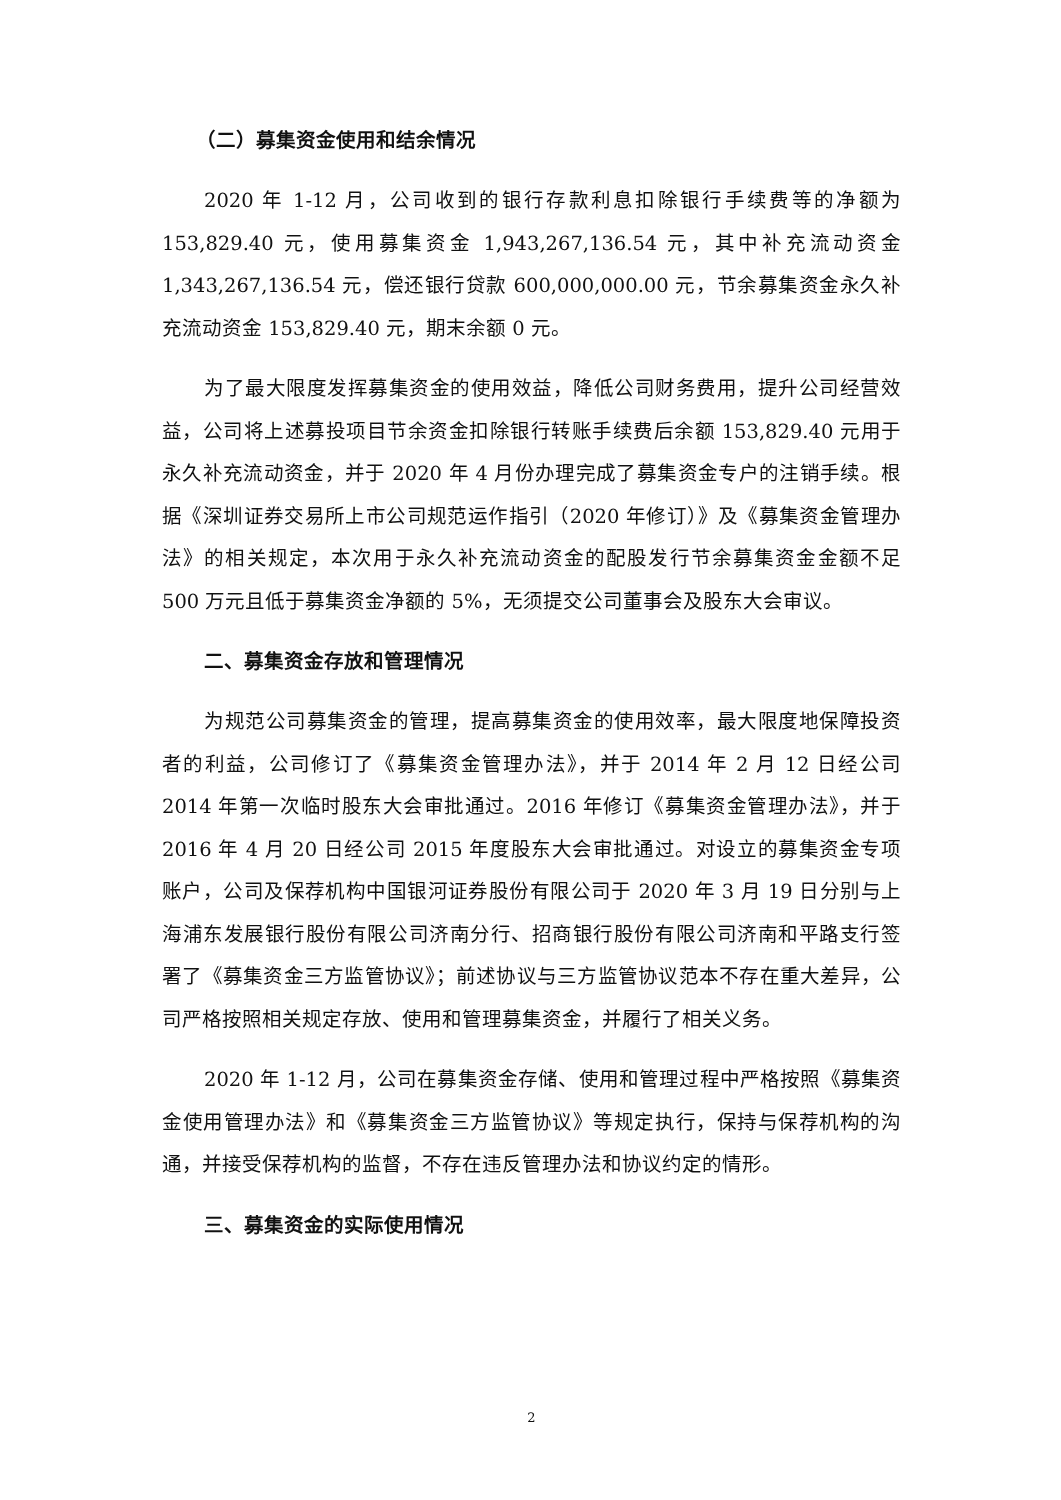（二）募集资金使用和结余情况
2020 年 1-12 月，公司收到的银行存款利息扣除银行手续费等的净额为 153,829.40 元，使用募集资金 1,943,267,136.54 元，其中补充流动资金 1,343,267,136.54 元，偿还银行贷款 600,000,000.00 元，节余募集资金永久补充流动资金 153,829.40 元，期末余额 0 元。
为了最大限度发挥募集资金的使用效益，降低公司财务费用，提升公司经营效益，公司将上述募投项目节余资金扣除银行转账手续费后余额 153,829.40 元用于永久补充流动资金，并于 2020 年 4 月份办理完成了募集资金专户的注销手续。根据《深圳证券交易所上市公司规范运作指引（2020 年修订）》及《募集资金管理办法》的相关规定，本次用于永久补充流动资金的配股发行节余募集资金金额不足 500 万元且低于募集资金净额的 5%，无须提交公司董事会及股东大会审议。
二、募集资金存放和管理情况
为规范公司募集资金的管理，提高募集资金的使用效率，最大限度地保障投资者的利益，公司修订了《募集资金管理办法》，并于 2014 年 2 月 12 日经公司 2014 年第一次临时股东大会审批通过。2016 年修订《募集资金管理办法》，并于 2016 年 4 月 20 日经公司 2015 年度股东大会审批通过。对设立的募集资金专项账户，公司及保荐机构中国银河证券股份有限公司于 2020 年 3 月 19 日分别与上海浦东发展银行股份有限公司济南分行、招商银行股份有限公司济南和平路支行签署了《募集资金三方监管协议》；前述协议与三方监管协议范本不存在重大差异，公司严格按照相关规定存放、使用和管理募集资金，并履行了相关义务。
2020 年 1-12 月，公司在募集资金存储、使用和管理过程中严格按照《募集资金使用管理办法》和《募集资金三方监管协议》等规定执行，保持与保荐机构的沟通，并接受保荐机构的监督，不存在违反管理办法和协议约定的情形。
三、募集资金的实际使用情况
2